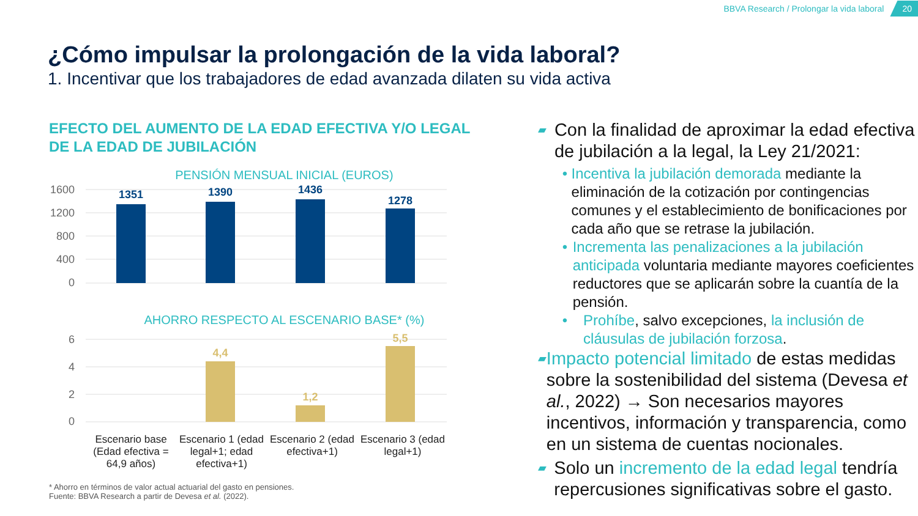BBVA Research / Prolongar la vida laboral 20
¿Cómo impulsar la prolongación de la vida laboral?
1. Incentivar que los trabajadores de edad avanzada dilaten su vida activa
EFECTO DEL AUMENTO DE LA EDAD EFECTIVA Y/O LEGAL DE LA EDAD DE JUBILACIÓN
PENSIÓN MENSUAL INICIAL (EUROS)
1600
1200
800
400
0
1351
1390
1436
1278
AHORRO RESPECTO AL ESCENARIO BASE* (%)
6
4
2
0
4,4
1,2
5,5
Escenario base (Edad efectiva = 64,9 años)
Escenario 1 (edad legal+1; edad efectiva+1)
Escenario 2 (edad efectiva+1)
Escenario 3 (edad legal+1)
* Ahorro en términos de valor actual actuarial del gasto en pensiones.
Fuente: BBVA Research a partir de Devesa et al. (2022).
▰ Con la finalidad de aproximar la edad efectiva de jubilación a la legal, la Ley 21/2021:
• Incentiva la jubilación demorada mediante la eliminación de la cotización por contingencias comunes y el establecimiento de bonificaciones por cada año que se retrase la jubilación.
• Incrementa las penalizaciones a la jubilación anticipada voluntaria mediante mayores coeficientes reductores que se aplicarán sobre la cuantía de la pensión.
• Prohíbe, salvo excepciones, la inclusión de cláusulas de jubilación forzosa.
▰ Impacto potencial limitado de estas medidas sobre la sostenibilidad del sistema (Devesa et al., 2022) → Son necesarios mayores incentivos, información y transparencia, como en un sistema de cuentas nocionales.
▰ Solo un incremento de la edad legal tendría repercusiones significativas sobre el gasto.